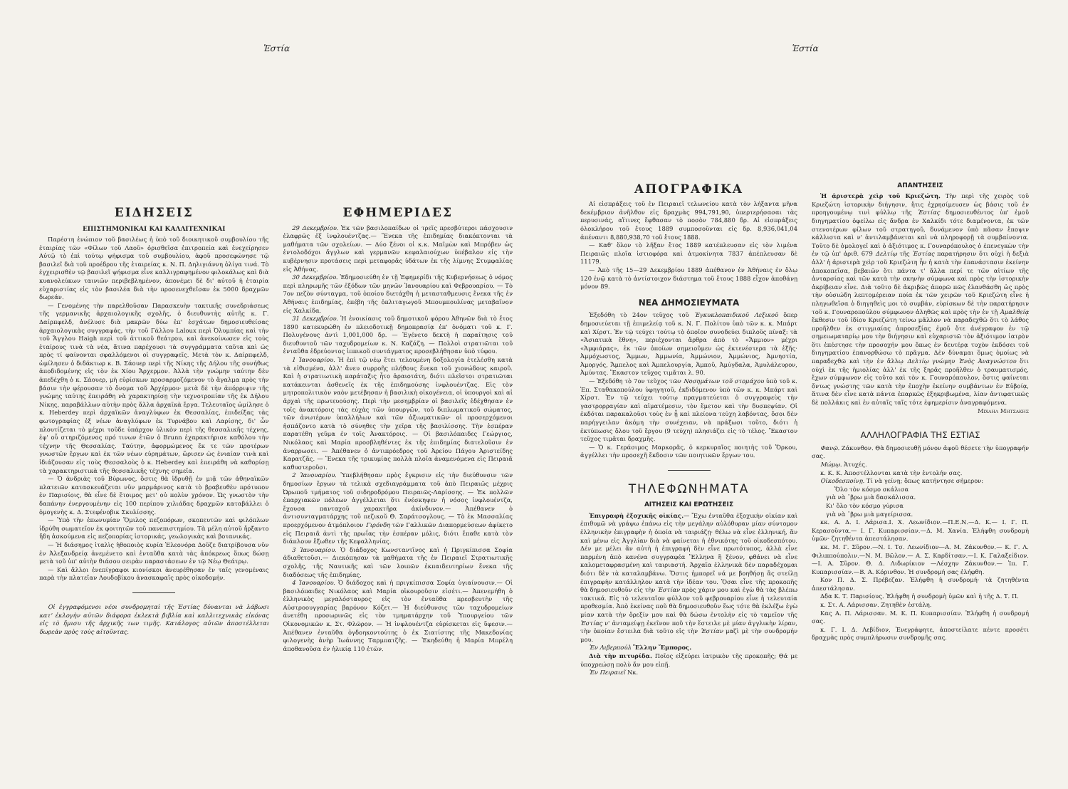Ἑστία
ΕΙΔΗΣΕΙΣ
ΕΠΙΣΤΗΜΟΝΙΚΑΙ ΚΑΙ ΚΑΛΛΙΤΕΧΝΙΚΑΙ
Παρέστη ἐνώπιον τοῦ βασιλέως ἡ ὑπὸ τοῦ διοικητικοῦ συμβουλίου τῆς ἑταιρίας τῶν «Φίλων τοῦ Λαοῦ» ὁρισθεῖσα ἐπιτροπεία καὶ ἐνεχείρησεν Αὐτῷ τὸ ἐπὶ τούτῳ ψήφισμα τοῦ συμβουλίου, ἀφοῦ προσεφώνησε τῷ βασιλεῖ διὰ τοῦ προέδρου τῆς ἑταιρείας κ. Ν. Π. Δηλιγιάννη ὀλίγα τινά. Τὸ ἐγχειρισθὲν τῷ βασιλεῖ ψήφισμα εἶνε καλλιγραφημένον φιλοκάλως καὶ διὰ κυανολεύκων ταινιῶν περιβεβλημένον, ἀπονέμει δὲ δι' αὐτοῦ ἡ ἑταιρία εὐχαριστίας εἰς τὸν βασιλέα διὰ τὴν προσενεχθεῖσαν ἐκ 5000 δραχμῶν δωρεάν.
— Γενομένης τὴν παρελθοῦσαν Παρασκευὴν τακτικῆς συνεδριάσεως τῆς γερμανικῆς ἀρχαιολογικῆς σχολῆς, ὁ διευθυντὴς αὐτῆς κ. Γ. Δαίρπφελδ, ἀνέλυσε διὰ μακρῶν δύω ἐπ' ἐσχάτων δημοσιευθείσας ἀρχαιολογικὰς συγγραφάς, τὴν τοῦ Γάλλου Laloux περὶ Ὀλυμπίας καὶ τὴν τοῦ Ἄγγλου Haigh περὶ τοῦ ἀττικοῦ θεάτρου, καὶ ἀνεκοίνωσεν εἰς τοὺς ἑταίρους τινὰ τὰ νέα, ἅτινα παρέχουσι τὰ συγγράμματα ταῦτα καὶ ὡς πρὸς τί φαίνονται σφαλλόμενοι οἱ συγγραφεῖς. Μετὰ τὸν κ. Δαίρπφελδ, ὡμίλησεν ὁ διδάκτωρ κ. Β. Σάουερ περὶ τῆς Νίκης τῆς Δήλου τῆς συνήθως ἀποδιδομένης εἰς τὸν ἐκ Χίου Ἄρχερμον. Ἀλλὰ τὴν γνώμην ταύτην δὲν ἀπεδέχθη ὁ κ. Σάουερ, μὴ εὑρίσκων προσαρμοζόμενον τὸ ἄγαλμα πρὸς τὴν βάσιν τὴν φέρουσαν τὸ ὄνομα τοῦ Ἀρχέρμου· μετὰ δὲ τὴν ἀπόρριψιν τῆς γνώμης ταύτης ἐπειράθη νὰ χαρακτηρίσῃ τὴν τεχνοτροπίαν τῆς ἐκ Δήλου Νίκης, παραβάλλων αὐτὴν πρὸς ἄλλα ἀρχαϊκὰ ἔργα. Τελευταῖος ὡμίλησε ὁ κ. Heberdey περὶ ἀρχαϊκῶν ἀναγλύφων ἐκ Θεσσαλίας, ἐπιδείξας τὰς φωτογραφίας ἐξ νέων ἀναγλύφων ἐκ Τυρνάβου καὶ Λαρίσης, δι' ὧν πλουτίζεται τὸ μέχρι τοῦδε ὑπάρχον ὑλικὸν περὶ τῆς θεσσαλικῆς τέχνης, ἐφ' οὗ στηριζόμενος πρό τινων ἐτῶν ὁ Brunn ἐχαρακτήρισε καθόλου τὴν τέχνην τῆς Θεσσαλίας. Ταύτην, ἀφορμώμενος ἔκ τε τῶν προτέρων γνωστῶν ἔργων καὶ ἐκ τῶν νέων εὑρημάτων, ὥρισεν ὡς ἑνιαίαν τινὰ καὶ ἰδιάζουσαν εἰς τοὺς Θεσσαλοὺς ὁ κ. Heberdey καὶ ἐπειράθη νὰ καθορίσῃ τὰ χαρακτηριστικὰ τῆς θεσσαλικῆς τέχνης σημεῖα.
— Ὁ ἀνδριὰς τοῦ Βύρωνος, ὅστις θὰ ἱδρυθῇ ἐν μιᾷ τῶν ἀθηναϊκῶν πλατειῶν κατασκευάζεται νῦν μαρμάρινος κατὰ τὸ βραβευθὲν πρότυπον ἐν Παρισίοις, θὰ εἶνε δὲ ἕτοιμος μετ' οὐ πολὺν χρόνον. Ὡς γνωστὸν τὴν δαπάνην ἐνεργουμένην εἰς 100 περίπου χιλιάδας δραχμῶν καταβάλλει ὁ ὁμογενὴς κ. Δ. Στεφένοβικ Σκυλίσσης.
— Ὑπὸ τὴν ἐπωνυμίαν Ὅμιλος πεζοπόρων, σκοπευτῶν καὶ φιλόπλων ἱδρύθη σωματεῖον ἐκ φοιτητῶν τοῦ πανεπιστημίου. Τὰ μέλη αὐτοῦ ἤρξαντο ἤδη ἀσκούμενα εἰς πεζοπορίας ἱστορικάς, γεωλογικὰς καὶ βοτανικάς.
— Ἡ διάσημος ἰταλὶς ἠθοποιὸς κυρία Ἐλεονόρα Δοῦζε διατρίβουσα νῦν ἐν Ἀλεξανδρείᾳ ἀνεμένετο καὶ ἐνταῦθα κατὰ τὰς ἀπόκρεως ὅπως δώσῃ μετὰ τοῦ ὑπ' αὐτὴν θιάσου σειρὰν παραστάσεων ἐν τῷ Νέῳ Θεάτρῳ.
— Καὶ ἄλλοι ἐνεπίγραφοι κιονίσκοι ἀνευρέθησαν ἐν ταῖς γενομέναις παρὰ τὴν πλατεῖαν Λουδοβίκου ἀνασκαφαῖς πρὸς οἰκοδομήν.
Οἱ ἐγγραφόμενοι νέοι συνδρομηταὶ τῆς Ἑστίας δύνανται νὰ λάβωσι κατ' ἐκλογὴν αὐτῶν διάφορα ἐκλεκτὰ βιβλία καὶ καλλιτεχνικὰς εἰκόνας εἰς τὸ ἥμισυ τῆς ἀρχικῆς των τιμῆς. Κατάλογος αὐτῶν ἀποστέλλεται δωρεὰν πρὸς τοὺς αἰτοῦντας.
ΕΦΗΜΕΡΙΔΕΣ
29 Δεκεμβρίου. Ἐκ τῶν βασιλοπαίδων οἱ τρεῖς πρεσβύτεροι πάσχουσιν ἐλαφρῶς ἐξ ἰνφλουέντζας.— Ἕνεκα τῆς ἐπιδημίας διακόπτονται τὰ μαθήματα τῶν σχολείων. — Δύο ξένοι οἱ κ.κ. Μαϊμὼν καὶ Μπρόβεν ὡς ἐντολοδόχοι ἄγγλων καὶ γερμανῶν κεφαλαιούχων ὑπέβαλον εἰς τὴν κυβέρνησιν προτάσεις περὶ μεταφορᾶς ὑδάτων ἐκ τῆς λίμνης Στυμφαλίας εἰς Ἀθήνας.
30 Δεκεμβρίου. Ἐδημοσιεύθη ἐν τῇ Ἐφημερίδι τῆς Κυβερνήσεως ὁ νόμος περὶ πληρωμῆς τῶν ἐξόδων τῶν μηνῶν Ἰανουαρίου καὶ Φεβρουαρίου. — Τὸ 7ον πεζὸν σύνταγμα, τοῦ ὁποίου διετάχθη ἡ μετασταθμευσις ἕνεκα τῆς ἐν Ἀθήναις ἐπιδημίας, ἐπέβη τῆς ὁπλιταγωγοῦ Μπουμπουλίνας μεταβαῖνον εἰς Χαλκίδα.
31 Δεκεμβρίου. Ἡ ἐνοικίασις τοῦ δημοτικοῦ φόρου Ἀθηνῶν διὰ τὸ ἔτος 1890 κατεκυρώθη ἐν πλειοδοτικῇ δημοπρασίᾳ ἐπ' ὀνόματι τοῦ κ. Γ. Πολυγένους ἀντὶ 1,001,000 δρ. — Ἐγένετο δεκτὴ ἡ παραίτησις τοῦ διευθυντοῦ τῶν ταχυδρομείων κ. Ν. Καζάζη. — Πολλοὶ στρατιῶται τοῦ ἐνταῦθα ἑδρεύοντος ἱππικοῦ συντάγματος προσεβλήθησαν ὑπὸ τύφου.
1 Ἰανουαρίου. Ἡ ἐπὶ τῷ νέῳ ἔτει τελουμένη δοξολογία ἐτελέσθη κατὰ τὰ εἰθισμένα, ἀλλ' ἄνευ συρροῆς πλήθους ἕνεκα τοῦ χιονώδους καιροῦ. Καὶ ἡ στρατιωτικὴ παράταξις ἦτο ἀραιοτάτη, διότι πλεῖστοι στρατιῶται κατάκεινται ἀσθενεῖς ἐκ τῆς ἐπιδημούσης ἰνφλουέντζας. Εἰς τὸν μητροπολιτικὸν ναὸν μετέβησαν ἡ βασιλικὴ οἰκογένεια, οἱ ὑπουργοὶ καὶ αἱ ἀρχαὶ τῆς πρωτευούσης. Περὶ τὴν μεσημβρίαν οἱ βασιλεῖς ἐδέχθησαν ἐν τοῖς ἀνακτόροις τὰς εὐχὰς τῶν ὑπουργῶν, τοῦ διπλωματικοῦ σώματος, τῶν ἀνωτέρων ὑπαλλήλων καὶ τῶν ἀξιωματικῶν· οἱ προσερχόμενοι ἠσπάζοντο κατὰ τὸ σύνηθες τὴν χεῖρα τῆς βασιλίσσης. Τὴν ἑσπέραν παρατέθη γεῦμα ἐν τοῖς Ἀνακτόροις. — Οἱ βασιλόπαιδες Γεώργιος, Νικόλαος καὶ Μαρία προσβληθέντες ἐκ τῆς ἐπιδημίας διατελοῦσιν ἐν ἀναρρωσει. — Ἀπέθανεν ὁ ἀντιπρόεδρος τοῦ Ἀρείου Πάγου Ἀριστείδης Καρατζᾶς. — Ἕνεκα τῆς τρικυμίας πολλὰ πλοῖα ἀναμενόμενα εἰς Πειραιᾶ καθυστεροῦσι.
2 Ἰανουαρίου. Ὑπεβλήθησαν πρὸς ἔγκρισιν εἰς τὴν διεύθυνσιν τῶν δημοσίων ἔργων τὰ τελικὰ σχεδιαγράμματα τοῦ ἀπὸ Πειραιῶς μέχρις Ὠρωποῦ τμήματος τοῦ σιδηροδρόμου Πειραιῶς-Λαρίσσης. — Ἐκ πολλῶν ἐπαρχιακῶν πόλεων ἀγγέλλεται ὅτι ἐνέσκηψεν ἡ νόσος ἰνφλουέντζα, ἔχουσα πανταχοῦ χαρακτῆρα ἀκίνδυνον.— Ἀπέθανεν ὁ ἀντισυνταγματάρχης τοῦ πεζικοῦ Θ. Σαράτσογλους. — Τὸ ἐκ Μασσαλίας προερχόμενον ἀτμόπλοιον Γιρόνδη τῶν Γαλλικῶν Διαπορμεύσεων ἀφίκετο εἰς Πειραιᾶ ἀντὶ τῆς πρωΐας τὴν ἑσπέραν μόλις, διότι ἔπαθε κατὰ τὸν διάπλουν ἔξωθεν τῆς Κεφαλληνίας.
3 Ἰανουαρίου. Ὁ διάδοχος Κωνσταντῖνος καὶ ἡ Πριγκίπισσα Σοφία ἀδιαθετοῦσι.— Διεκόπησαν τὰ μαθήματα τῆς ἐν Πειραιεῖ Στρατιωτικῆς σχολῆς, τῆς Ναυτικῆς καὶ τῶν λοιπῶν ἐκπαιδευτηρίων ἕνεκα τῆς διαδόσεως τῆς ἐπιδημίας.
4 Ἰανουαρίου. Ὁ διάδοχος καὶ ἡ πριγκίπισσα Σοφία ὑγιαίνουσιν.— Οἱ βασιλόπαιδες Νικόλαος καὶ Μαρία οἰκουροῦσιν εἰσέτι.— Ἀπενεμήθη ὁ ἑλληνικὸς μεγαλόσταυρος εἰς τὸν ἐνταῦθα πρεσβευτὴν τῆς Αὐστροουγγαρίας βαρόνον Κόζετ.— Ἡ διεύθυνσις τῶν ταχυδρομείων ἀνετέθη προσωρινῶς εἰς τὸν τμηματάρχην τοῦ Ὑπουργείου τῶν Οἰκονομικῶν κ. Στ. Φλῶρον. — Ἡ ἰνφλουέντζα εὑρίσκεται εἰς ὕφεσιν.— Ἀπέθανεν ἐνταῦθα ὀγδοηκοντούτης ὁ ἐκ Σιατίστης τῆς Μακεδονίας φιλογενὴς ἀνὴρ Ἰωάννης Ταρμπατζῆς. — Ἐκηδεύθη ἡ Μαρία Μπρέλη ἀποθανοῦσα ἐν ἡλικίᾳ 110 ἐτῶν.
Ἑστία
ΑΠΟΓΡΑΦΙΚΑ
Αἱ εἰσπράξεις τοῦ ἐν Πειραιεῖ τελωνείου κατὰ τὸν λήξαντα μῆνα δεκέμβριον ἀνῆλθον εἰς δραχμὰς 994,791,90, ὑπερτερήσασαι τὰς περυσινάς, αἵτινες ἔφθασαν τὸ ποσὸν 784,880 δρ. Αἱ εἰσπράξεις ὁλοκλήρου τοῦ ἔτους 1889 συμποσοῦνται εἰς δρ. 8,936,041,04 ἀπέναντι 8,880,938,70 τοῦ ἔτους 1888.
— Καθ' ὅλον τὸ λῆξαν ἔτος 1889 κατέπλευσαν εἰς τὸν λιμένα Πειραιῶς πλοῖα ἱστιοφόρα καὶ ἀτμοκίνητα 7837 ἀπέπλευσαν δὲ 11179.
— Ἀπὸ τῆς 15—29 Δεκεμβρίου 1889 ἀπέθανον ἐν Ἀθήναις ἐν ὅλῳ 120 ἐνῷ κατὰ τὸ ἀντίστοιχον διάστημα τοῦ ἔτους 1888 εἶχον ἀποθάνῃ μόνον 89.
ΝΕΑ ΔΗΜΟΣΙΕΥΜΑΤΑ
Ἐξεδόθη τὸ 24ον τεῦχος τοῦ Ἐγκυκλοπαιδικοῦ Λεξικοῦ ὅπερ δημοσιεύεται τῇ ἐπιμελείᾳ τοῦ κ. Ν. Γ. Πολίτου ὑπὸ τῶν κ. κ. Μπάρτ καὶ Χίρστ. Ἐν τῷ τεύχει τούτῳ τὸ ὁποῖον συνοδεύει διπλοῦς πίναξ: τὰ «Ἀσιατικὰ ἔθνη», περιέχονται ἄρθρα ἀπὸ τὸ «Ἄμμιον» μέχρι «Ἀμφιάρας», ἐκ τῶν ὁποίων σημειοῦμεν ὡς ἐκτενέστερα τὰ ἑξῆς· Ἀμμόχωστος, Ἄμμων, Ἀμμωνία, Ἀμμώνιον, Ἀμμώνιος, Ἀμνηστία, Ἀμοργός, Ἄμπελος καὶ Ἀμπελουργία, Ἀμποῦ, Ἀμύγδαλα, Ἀμυλάλευρον, Ἀμύντας. Ἕκαστον τεῦχος τιμᾶται λ. 90.
— Ἐξεδόθη τὸ 7ον τεῦχος τῶν Νοσημάτων τοῦ στομάχου ὑπὸ τοῦ κ. Ἐπ. Σταθακοπούλου ὑφηγητοῦ, ἐκδιδόμενον ὑπὸ τῶν κ. κ. Μπάρτ καὶ Χίρστ. Ἐν τῷ τεύχει τούτῳ πραγματεύεται ὁ συγγραφεὺς τὴν γαστρορραγίαν καὶ αἱματέμεσιν, τὸν ἔμετον καὶ τὴν δυσπεψίαν. Οἱ ἐκδόται παρακαλοῦσι τοὺς ἐν ᾗ καὶ πλείονα τεύχη λαβόντας, ὅσοι δὲν παρήγγειλαν ἀκόμη τὴν συνέχειαν, νὰ πράξωσι τοῦτο, διότι ἡ ἐκτύπωσις ὅλου τοῦ ἔργου (9 τεύχη) πλησιάζει εἰς τὸ τέλος. Ἕκαστον τεῦχος τιμᾶται δραχμῆς.
— Ὁ κ. Γεράσιμος Μαρκορᾶς, ὁ κερκυραῖος ποιητὴς τοῦ Ὅρκου, ἀγγέλλει τὴν προσεχῆ ἔκδοσιν τῶν ποιητικῶν ἔργων του.
ΤΗΛΕΦΩΝΗΜΑΤΑ
ΑΙΤΗΣΕΙΣ ΚΑΙ ΕΡΩΤΗΣΕΙΣ
Ἐπιγραφὴ ἐξοχικῆς οἰκίας.— Ἔχω ἐνταῦθα ἐξοχικὴν οἰκίαν καὶ ἐπιθυμῶ νὰ γράψω ἐπάνω εἰς τὴν μεγάλην αὐλόθυραν μίαν σύντομον ἑλληνικὴν ἐπιγραφὴν ἡ ὁποία νὰ ταιριάζῃ· θέλω νὰ εἶνε ἑλληνική, ἂν καὶ μένω εἰς Ἀγγλίαν διὰ νὰ φαίνεται ἡ ἐθνικότης τοῦ οἰκοδεσπότου. Δέν με μέλει ἂν αὐτὴ ἡ ἐπιγραφὴ δὲν εἶνε πρωτότυπος, ἀλλὰ εἶνε παρμένη ἀπὸ κανένα συγγραφέα Ἕλληνα ἢ ξένον, φθάνει νὰ εἶνε καλομεταφρασμένη καὶ ταιριαστή. Ἀρχαῖα ἑλληνικὰ δὲν παραδέχομαι διότι δὲν τὰ καταλαμβάνω. Ὅστις ἠμπορεῖ νά με βοηθήσῃ ἂς στείλῃ ἐπιγραφὴν κατάλληλον κατὰ τὴν ἰδέαν του. Ὅσαι εἶνε τῆς προκοπῆς θὰ δημοσιευθοῦν εἰς τὴν Ἑστίαν πρὸς χάριν μου καὶ ἐγὼ θὰ τὰς βλέπω τακτικά. Εἰς τὸ τελευταῖον φύλλον τοῦ φεβρουαρίου εἶνε ἡ τελευταία προθεσμία. Ἀπὸ ἐκείνας ποῦ θὰ δημοσιευθοῦν ἕως τότε θὰ ἐκλέξω ἐγὼ μίαν κατὰ τὴν ὄρεξίν μου καὶ θὰ δώσω ἐντολὴν εἰς τὸ ταμεῖον τῆς Ἑστίας ν' ἀνταμείψῃ ἐκεῖνον ποῦ τὴν ἔστειλε μὲ μίαν ἀγγλικὴν λίραν, τὴν ὁποίαν ἔστειλα διὰ τοῦτο εἰς τὴν Ἑστίαν μαζὶ μὲ τὴν συνδρομήν μου.
Ἐν Λιβερπούλ Ἕλλην Ἔμπορος.
Διὰ τὴν πιτυρίδα. Ποῖος εἰξεύρει ἰατρικὸν τῆς προκοπῆς; Θά με ὑποχρεώσῃ πολὺ ἄν μου εἰπῇ.
Ἐν Πειραιεῖ Νκ.
ΑΠΑΝΤΗΣΕΙΣ
Ἡ ἀριστερὰ χεὶρ τοῦ Κριεζώτη. Τὴν περὶ τῆς χειρὸς τοῦ Κριεζώτη ἱστορικὴν διήγησιν, ἥτις ἐχρησίμευσεν ὡς βάσις τοῦ ἐν προηγουμένῳ τινὶ φύλλῳ τῆς Ἑστίας δημοσιευθέντος ὑπ' ἐμοῦ διηγηματίου ὀφείλω εἰς ἄνδρα ἐν Χαλκίδι τότε διαμένοντα, ἐκ τῶν στενοτέρων φίλων τοῦ στρατηγοῦ, δυνάμενον ὑπὸ πᾶσαν ἔποψιν κάλλιστα καὶ ν' ἀντιλαμβάνεται καὶ νὰ πληροφορῇ τὰ συμβαίνοντα. Τοῦτο δὲ ὁμολογεῖ καὶ ὁ ἀξιότιμος κ. Γουναρόπουλος ὁ ἐπενεγκὼν τὴν ἐν τῷ ὑπ' ἀριθ. 679 Δελτίῳ τῆς Ἑστίας παρατήρησιν ὅτι οὐχὶ ἡ δεξιὰ ἀλλ' ἡ ἀριστερὰ χεὶρ τοῦ Κριεζώτη ἦν ἡ κατὰ τὴν ἐπανάστασιν ἐκείνην ἀποκοπεῖσα, βεβαιῶν ὅτι πάντα τ' ἄλλα περί τε τῶν αἰτίων τῆς ἀνταρσίας καὶ τῶν κατὰ τὴν σκηνὴν σύμφωνα καὶ πρὸς τὴν ἱστορικὴν ἀκρίβειαν εἶνε. Διὰ τοῦτο δὲ ἀκριβῶς ἀπορῶ πῶς ἐλανθάσθη ὡς πρὸς τὴν οὐσιώδη λεπτομέρειαν ποία ἐκ τῶν χειρῶν τοῦ Κριεζώτη εἶνε ἡ πληγωθεῖσα ὁ διηγηθεὶς μοι τὸ συμβάν, εὑρίσκων δὲ τὴν παρατήρησιν τοῦ κ. Γουναροπούλου σύμφωνον ἀληθῶς καὶ πρὸς τὴν ἐν τῇ Ἀμαλθείᾳ ἔκθεσιν τοῦ ἰδίου Κριεζώτη τείνω μᾶλλον νὰ παραδεχθῶ ὅτι τὸ λάθος προῆλθεν ἐκ στιγμιαίας ἀπροσεξίας ἐμοῦ ὅτε ἀνέγραφον ἐν τῷ σημειωματαρίῳ μου τὴν διήγησιν καὶ εὐχαριστῶ τὸν ἀξιότιμον ἰατρὸν ὅτι ἐπέστησε τὴν προσοχήν μου ὅπως ἐν δευτέρᾳ τυχὸν ἐκδόσει τοῦ διηγηματίου ἐπανορθώσω τὸ πρᾶγμα. Δὲν δύναμαι ὅμως ὁμοίως νὰ παραδεχθῶ καὶ τὴν ἐν ἄλλῳ Δελτίῳ γνώμην Ἑνὸς Ἀναγνώστου ὅτι οὐχὶ ἐκ τῆς ἡμιολίας ἀλλ' ἐκ τῆς ξηρᾶς προῆλθεν ὁ τραυματισμός, ἔχων σύμφωνον εἰς τοῦτο καὶ τὸν κ. Γουναρόπουλον, ὅστις φαίνεται ὄντως γνώστης τῶν κατὰ τὴν ἐποχὴν ἐκείνην συμβάντων ἐν Εὐβοίᾳ, ἅτινα δὲν εἶνε κατὰ πάντα ἐπαρκῶς ἐξηκριβωμένα, λίαν ἀντιφατικῶς δὲ πολλάκις καὶ ἐν αὐταῖς ταῖς τότε ἐφημερίσιν ἀναγραφόμενα.
Μιχαηλ Μητσακης
ΑΛΛΗΛΟΓΡΑΦΙΑ ΤΗΣ ΕΣΤΙΑΣ
Φανῷ. Ζάκυνθον. Θὰ δημοσιευθῇ μόνον ἀφοῦ θέσετε τὴν ὑπογραφήν σας.
Μώμῳ. Ἀτυχές.
κ. Κ. Κ. Ἀποστέλλονται κατὰ τὴν ἐντολήν σας.
Οἰκοδεσποίνῃ. Τί νὰ γείνῃ; ὅπως κατήντησε σήμερον:
Ὅλο τὸν κόσμο σκάλισα
γιὰ νὰ ῾βρω μιὰ δασκάλισσα.
Κι' ὅλο τὸν κόσμο γύρισα
γιὰ νὰ ῾βρω μιὰ μαγείρισσα.
κκ. Α. Δ. Ι. Λάρισα.Ι. Χ. Λεωνίδιον.—Π.Ε.Ν.—Δ. Κ.— Ι. Γ. Π. Κερασοῦντα.— Ι. Γ. Κυπαρισσίαν.—Δ. Μ. Χανία. Ἐλήφθη συνδρομὴ ὑμῶν· ζητηθέντα ἀπεστάλησαν.
κκ. Μ. Γ. Σῦρον.—Ν. Ι. Τσ. Λεωνίδιον—Α. Μ. Ζάκυνθον.— Κ. Γ. Λ. Φιλιππούπολιν.—Ν. Μ. Βῶλον.— Α. Σ. Καρδίτσαν.—Ι. Κ. Γαλαξείδιον.—Ι. Α. Σῦρον. Θ. Δ. Λιδωρίκιον —Λέσχην Ζάκυνθον.— Ἱπ. Γ. Κυπαρισσίαν.—Β. Α. Κόρινθον. Ἡ συνδρομή σας ἐλήφθη.
Κον Π. Δ. Σ. Πρέβεζαν. Ἐλήφθη ἡ συνδρομή· τὰ ζητηθέντα ἀπεστάλησαν.
Δδα Κ. Τ. Παρισίους. Ἐλήφθη ἡ συνδρομὴ ὑμῶν καὶ ἡ τῆς Δ. Τ. Π.
κ. Στ. Α. Λάρισσαν. Ζητηθὲν ἐστάλη.
Κας Α. Π. Λάρισσαν. Μ. Κ. Π. Κυπαρισσίαν. Ἐλήφθη ἡ συνδρομή σας.
κ. Γ. Ι. Δ. Λεβίδιον, Ἐνεγράφητε, ἀποστείλατε πέντε προσέτι δραχμὰς πρὸς συμπλήρωσιν συνδρομῆς σας.